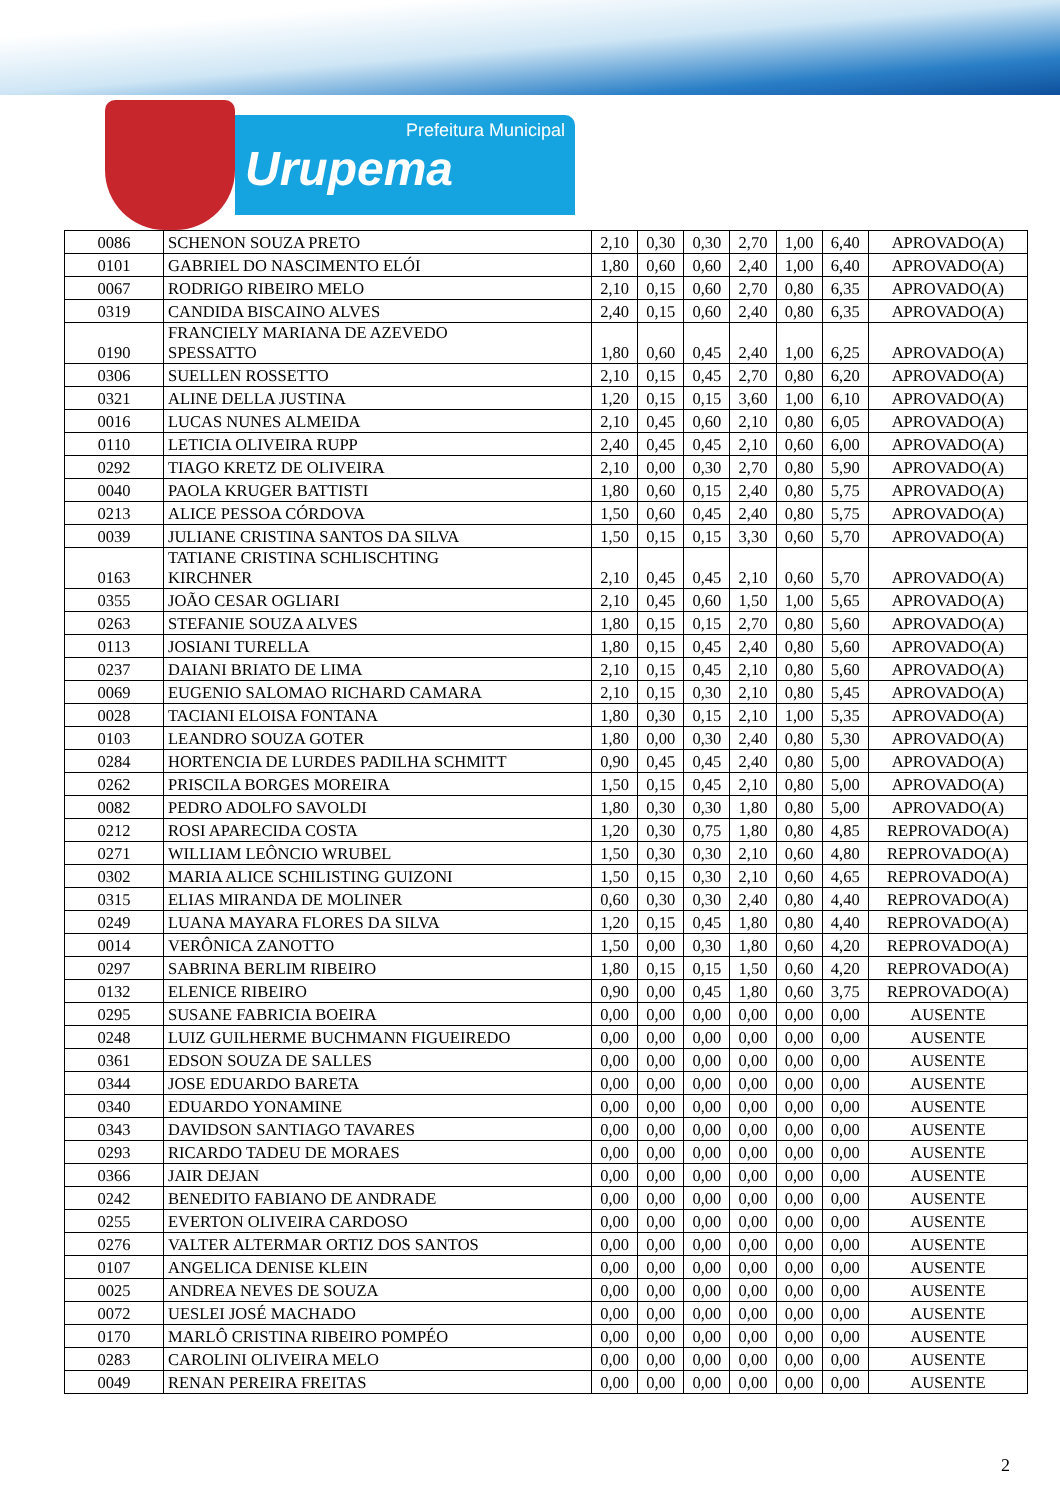Prefeitura Municipal
Urupema
| 0086 | SCHENON SOUZA PRETO | 2,10 | 0,30 | 0,30 | 2,70 | 1,00 | 6,40 | APROVADO(A) |
| 0101 | GABRIEL DO NASCIMENTO ELÓI | 1,80 | 0,60 | 0,60 | 2,40 | 1,00 | 6,40 | APROVADO(A) |
| 0067 | RODRIGO RIBEIRO MELO | 2,10 | 0,15 | 0,60 | 2,70 | 0,80 | 6,35 | APROVADO(A) |
| 0319 | CANDIDA BISCAINO ALVES | 2,40 | 0,15 | 0,60 | 2,40 | 0,80 | 6,35 | APROVADO(A) |
| 0190 | FRANCIELY MARIANA DE AZEVEDO SPESSATTO | 1,80 | 0,60 | 0,45 | 2,40 | 1,00 | 6,25 | APROVADO(A) |
| 0306 | SUELLEN ROSSETTO | 2,10 | 0,15 | 0,45 | 2,70 | 0,80 | 6,20 | APROVADO(A) |
| 0321 | ALINE DELLA JUSTINA | 1,20 | 0,15 | 0,15 | 3,60 | 1,00 | 6,10 | APROVADO(A) |
| 0016 | LUCAS NUNES ALMEIDA | 2,10 | 0,45 | 0,60 | 2,10 | 0,80 | 6,05 | APROVADO(A) |
| 0110 | LETICIA OLIVEIRA RUPP | 2,40 | 0,45 | 0,45 | 2,10 | 0,60 | 6,00 | APROVADO(A) |
| 0292 | TIAGO KRETZ DE OLIVEIRA | 2,10 | 0,00 | 0,30 | 2,70 | 0,80 | 5,90 | APROVADO(A) |
| 0040 | PAOLA KRUGER BATTISTI | 1,80 | 0,60 | 0,15 | 2,40 | 0,80 | 5,75 | APROVADO(A) |
| 0213 | ALICE PESSOA CÓRDOVA | 1,50 | 0,60 | 0,45 | 2,40 | 0,80 | 5,75 | APROVADO(A) |
| 0039 | JULIANE CRISTINA SANTOS DA SILVA | 1,50 | 0,15 | 0,15 | 3,30 | 0,60 | 5,70 | APROVADO(A) |
| 0163 | TATIANE CRISTINA SCHLISCHTING KIRCHNER | 2,10 | 0,45 | 0,45 | 2,10 | 0,60 | 5,70 | APROVADO(A) |
| 0355 | JOÃO CESAR OGLIARI | 2,10 | 0,45 | 0,60 | 1,50 | 1,00 | 5,65 | APROVADO(A) |
| 0263 | STEFANIE SOUZA ALVES | 1,80 | 0,15 | 0,15 | 2,70 | 0,80 | 5,60 | APROVADO(A) |
| 0113 | JOSIANI TURELLA | 1,80 | 0,15 | 0,45 | 2,40 | 0,80 | 5,60 | APROVADO(A) |
| 0237 | DAIANI BRIATO DE LIMA | 2,10 | 0,15 | 0,45 | 2,10 | 0,80 | 5,60 | APROVADO(A) |
| 0069 | EUGENIO SALOMAO RICHARD CAMARA | 2,10 | 0,15 | 0,30 | 2,10 | 0,80 | 5,45 | APROVADO(A) |
| 0028 | TACIANI ELOISA FONTANA | 1,80 | 0,30 | 0,15 | 2,10 | 1,00 | 5,35 | APROVADO(A) |
| 0103 | LEANDRO SOUZA GOTER | 1,80 | 0,00 | 0,30 | 2,40 | 0,80 | 5,30 | APROVADO(A) |
| 0284 | HORTENCIA DE LURDES PADILHA SCHMITT | 0,90 | 0,45 | 0,45 | 2,40 | 0,80 | 5,00 | APROVADO(A) |
| 0262 | PRISCILA BORGES MOREIRA | 1,50 | 0,15 | 0,45 | 2,10 | 0,80 | 5,00 | APROVADO(A) |
| 0082 | PEDRO ADOLFO SAVOLDI | 1,80 | 0,30 | 0,30 | 1,80 | 0,80 | 5,00 | APROVADO(A) |
| 0212 | ROSI APARECIDA COSTA | 1,20 | 0,30 | 0,75 | 1,80 | 0,80 | 4,85 | REPROVADO(A) |
| 0271 | WILLIAM LEÔNCIO WRUBEL | 1,50 | 0,30 | 0,30 | 2,10 | 0,60 | 4,80 | REPROVADO(A) |
| 0302 | MARIA ALICE SCHILISTING GUIZONI | 1,50 | 0,15 | 0,30 | 2,10 | 0,60 | 4,65 | REPROVADO(A) |
| 0315 | ELIAS MIRANDA DE MOLINER | 0,60 | 0,30 | 0,30 | 2,40 | 0,80 | 4,40 | REPROVADO(A) |
| 0249 | LUANA MAYARA FLORES DA SILVA | 1,20 | 0,15 | 0,45 | 1,80 | 0,80 | 4,40 | REPROVADO(A) |
| 0014 | VERÔNICA ZANOTTO | 1,50 | 0,00 | 0,30 | 1,80 | 0,60 | 4,20 | REPROVADO(A) |
| 0297 | SABRINA BERLIM RIBEIRO | 1,80 | 0,15 | 0,15 | 1,50 | 0,60 | 4,20 | REPROVADO(A) |
| 0132 | ELENICE RIBEIRO | 0,90 | 0,00 | 0,45 | 1,80 | 0,60 | 3,75 | REPROVADO(A) |
| 0295 | SUSANE FABRICIA BOEIRA | 0,00 | 0,00 | 0,00 | 0,00 | 0,00 | 0,00 | AUSENTE |
| 0248 | LUIZ GUILHERME BUCHMANN FIGUEIREDO | 0,00 | 0,00 | 0,00 | 0,00 | 0,00 | 0,00 | AUSENTE |
| 0361 | EDSON SOUZA DE SALLES | 0,00 | 0,00 | 0,00 | 0,00 | 0,00 | 0,00 | AUSENTE |
| 0344 | JOSE EDUARDO BARETA | 0,00 | 0,00 | 0,00 | 0,00 | 0,00 | 0,00 | AUSENTE |
| 0340 | EDUARDO YONAMINE | 0,00 | 0,00 | 0,00 | 0,00 | 0,00 | 0,00 | AUSENTE |
| 0343 | DAVIDSON SANTIAGO TAVARES | 0,00 | 0,00 | 0,00 | 0,00 | 0,00 | 0,00 | AUSENTE |
| 0293 | RICARDO TADEU DE MORAES | 0,00 | 0,00 | 0,00 | 0,00 | 0,00 | 0,00 | AUSENTE |
| 0366 | JAIR DEJAN | 0,00 | 0,00 | 0,00 | 0,00 | 0,00 | 0,00 | AUSENTE |
| 0242 | BENEDITO FABIANO DE ANDRADE | 0,00 | 0,00 | 0,00 | 0,00 | 0,00 | 0,00 | AUSENTE |
| 0255 | EVERTON OLIVEIRA CARDOSO | 0,00 | 0,00 | 0,00 | 0,00 | 0,00 | 0,00 | AUSENTE |
| 0276 | VALTER ALTERMAR ORTIZ DOS SANTOS | 0,00 | 0,00 | 0,00 | 0,00 | 0,00 | 0,00 | AUSENTE |
| 0107 | ANGELICA DENISE KLEIN | 0,00 | 0,00 | 0,00 | 0,00 | 0,00 | 0,00 | AUSENTE |
| 0025 | ANDREA NEVES DE SOUZA | 0,00 | 0,00 | 0,00 | 0,00 | 0,00 | 0,00 | AUSENTE |
| 0072 | UESLEI JOSÉ MACHADO | 0,00 | 0,00 | 0,00 | 0,00 | 0,00 | 0,00 | AUSENTE |
| 0170 | MARLÔ CRISTINA RIBEIRO POMPÉO | 0,00 | 0,00 | 0,00 | 0,00 | 0,00 | 0,00 | AUSENTE |
| 0283 | CAROLINI OLIVEIRA MELO | 0,00 | 0,00 | 0,00 | 0,00 | 0,00 | 0,00 | AUSENTE |
| 0049 | RENAN PEREIRA FREITAS | 0,00 | 0,00 | 0,00 | 0,00 | 0,00 | 0,00 | AUSENTE |
2